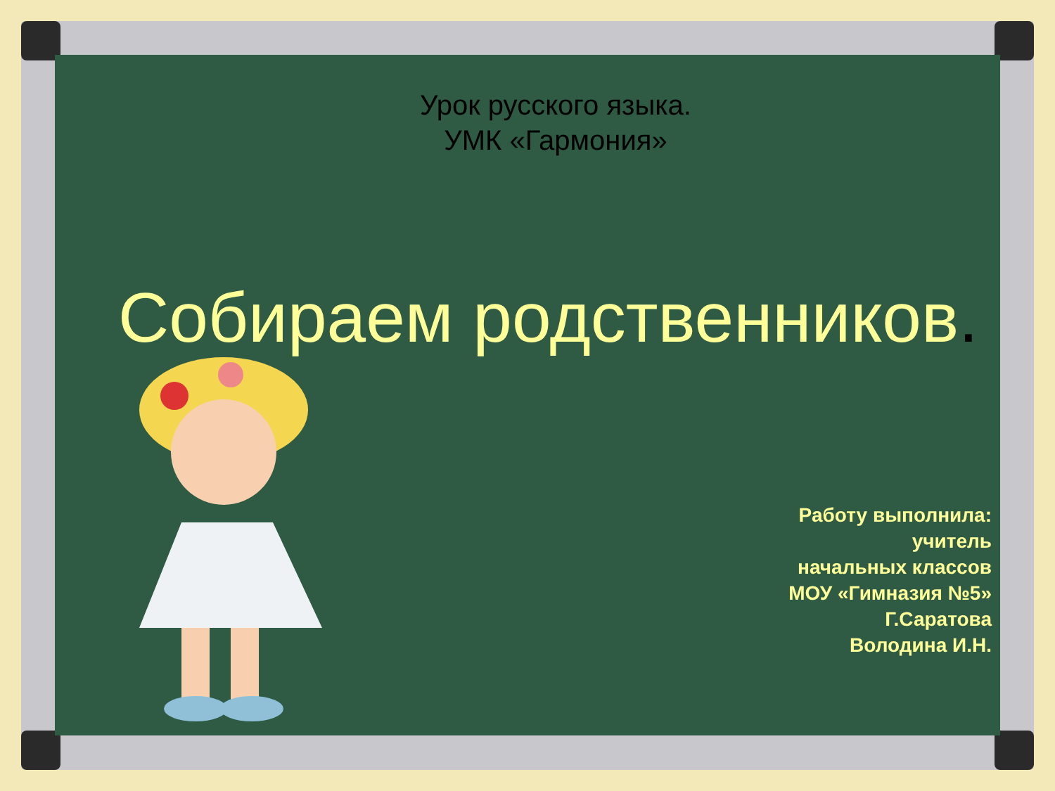Урок русского языка.
УМК «Гармония»
Собираем родственников.
Работу выполнила:
учитель
начальных классов
МОУ «Гимназия №5»
Г.Саратова
Володина И.Н.